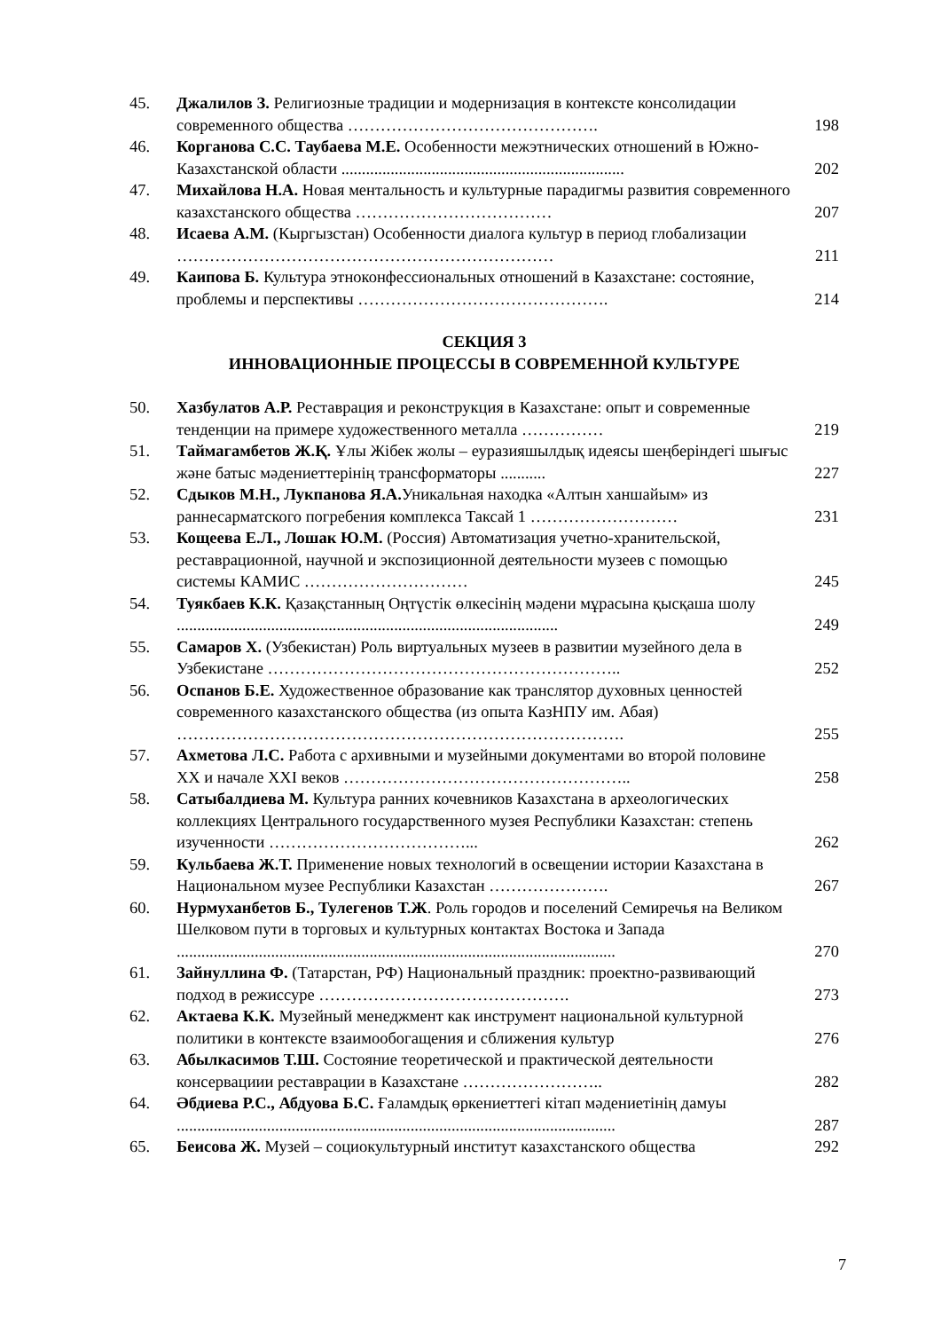| 45. | Джалилов З. Религиозные традиции и модернизация в контексте консолидации современного общества ………………………………………. | 198 |
| 46. | Корганова С.С. Таубаева М.Е. Особенности межэтнических отношений в Южно-Казахстанской области ..................................................................... | 202 |
| 47. | Михайлова Н.А. Новая ментальность и культурные парадигмы развития современного казахстанского общества ……………………………… | 207 |
| 48. | Исаева А.М. (Кыргызстан) Особенности диалога культур в период глобализации …………………………………………………………… | 211 |
| 49. | Каипова Б. Культура этноконфессиональных отношений в Казахстане: состояние, проблемы и перспективы ………………………………………. | 214 |
СЕКЦИЯ 3
ИННОВАЦИОННЫЕ ПРОЦЕССЫ В СОВРЕМЕННОЙ КУЛЬТУРЕ
| 50. | Хазбулатов А.Р. Реставрация и реконструкция в Казахстане: опыт и современные тенденции на примере художественного металла …………… | 219 |
| 51. | Таймагамбетов Ж.Қ. Ұлы Жібек жолы – еуразияшылдық идеясы шеңберіндегі шығыс және батыс мәдениеттерінің трансформаторы ........... | 227 |
| 52. | Сдыков М.Н., Лукпанова Я.А. Уникальная находка «Алтын ханшайым» из раннесарматского погребения комплекса Таксай 1 ……………………… | 231 |
| 53. | Кощеева Е.Л., Лошак Ю.М. (Россия) Автоматизация учетно-хранительской, реставрационной, научной и экспозиционной деятельности музеев с помощью системы КАМИС ………………………… | 245 |
| 54. | Туякбаев К.К. Қазақстанның Оңтүстік өлкесінің мәдени мұрасына қысқаша шолу ............................................................................................. | 249 |
| 55. | Самаров Х. (Узбекистан) Роль виртуальных музеев в развитии музейного дела в Узбекистане ……………………………………………………….. | 252 |
| 56. | Оспанов Б.Е. Художественное образование как транслятор духовных ценностей современного казахстанского общества (из опыта КазНПУ им. Абая) ………………………………………………………………………. | 255 |
| 57. | Ахметова Л.С. Работа с архивными и музейными документами во второй половине XX и начале XXI веков …………………………………………….. | 258 |
| 58. | Сатыбалдиева М. Культура ранних кочевников Казахстана в археологических коллекциях Центрального государственного музея Республики Казахстан: степень изученности ………………………………... | 262 |
| 59. | Кульбаева Ж.Т. Применение новых технологий в освещении истории Казахстана в Национальном музее Республики Казахстан …………………. | 267 |
| 60. | Нурмуханбетов Б., Тулегенов Т.Ж . Роль городов и поселений Семиречья на Великом Шелковом пути в торговых и культурных контактах Востока и Запада ........................................................................................................... | 270 |
| 61. | Зайнуллина Ф. (Татарстан, РФ) Национальный праздник: проектно-развивающий подход в режиссуре ………………………………………. | 273 |
| 62. | Актаева К.К. Музейный менеджмент как инструмент национальной культурной политики в контексте взаимообогащения и сближения культур | 276 |
| 63. | Абылкасимов Т.Ш. Состояние теоретической и практической деятельности консервациии реставрации в Казахстане …………………….. | 282 |
| 64. | Әбдиева Р.С., Абдуова Б.С. Ғаламдық өркениеттегі кітап мәдениетінің дамуы ........................................................................................................... | 287 |
| 65. | Беисова Ж. Музей – социокультурный институт казахстанского общества | 292 |
7